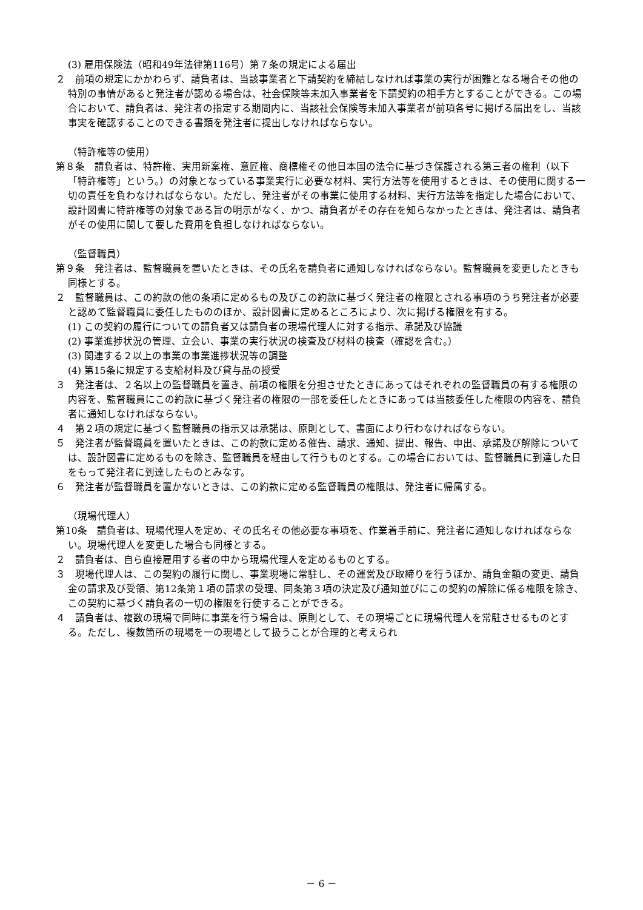(3) 雇用保険法（昭和49年法律第116号）第７条の規定による届出
２　前項の規定にかかわらず、請負者は、当該事業者と下請契約を締結しなければ事業の実行が困難となる場合その他の特別の事情があると発注者が認める場合は、社会保険等未加入事業者を下請契約の相手方とすることができる。この場合において、請負者は、発注者の指定する期間内に、当該社会保険等未加入事業者が前項各号に掲げる届出をし、当該事実を確認することのできる書類を発注者に提出しなければならない。
（特許権等の使用）
第８条　請負者は、特許権、実用新案権、意匠権、商標権その他日本国の法令に基づき保護される第三者の権利（以下「特許権等」という。）の対象となっている事業実行に必要な材料、実行方法等を使用するときは、その使用に関する一切の責任を負わなければならない。ただし、発注者がその事業に使用する材料、実行方法等を指定した場合において、設計図書に特許権等の対象である旨の明示がなく、かつ、請負者がその存在を知らなかったときは、発注者は、請負者がその使用に関して要した費用を負担しなければならない。
（監督職員）
第９条　発注者は、監督職員を置いたときは、その氏名を請負者に通知しなければならない。監督職員を変更したときも同様とする。
２　監督職員は、この約款の他の条項に定めるもの及びこの約款に基づく発注者の権限とされる事項のうち発注者が必要と認めて監督職員に委任したもののほか、設計図書に定めるところにより、次に掲げる権限を有する。
(1) この契約の履行についての請負者又は請負者の現場代理人に対する指示、承諾及び協議
(2) 事業進捗状況の管理、立会い、事業の実行状況の検査及び材料の検査（確認を含む。）
(3) 関連する２以上の事業の事業進捗状況等の調整
(4) 第15条に規定する支給材料及び貸与品の授受
３　発注者は、２名以上の監督職員を置き、前項の権限を分担させたときにあってはそれぞれの監督職員の有する権限の内容を、監督職員にこの約款に基づく発注者の権限の一部を委任したときにあっては当該委任した権限の内容を、請負者に通知しなければならない。
４　第２項の規定に基づく監督職員の指示又は承諾は、原則として、書面により行わなければならない。
５　発注者が監督職員を置いたときは、この約款に定める催告、請求、通知、提出、報告、申出、承諾及び解除については、設計図書に定めるものを除き、監督職員を経由して行うものとする。この場合においては、監督職員に到達した日をもって発注者に到達したものとみなす。
６　発注者が監督職員を置かないときは、この約款に定める監督職員の権限は、発注者に帰属する。
（現場代理人）
第10条　請負者は、現場代理人を定め、その氏名その他必要な事項を、作業着手前に、発注者に通知しなければならない。現場代理人を変更した場合も同様とする。
２　請負者は、自ら直接雇用する者の中から現場代理人を定めるものとする。
３　現場代理人は、この契約の履行に関し、事業現場に常駐し、その運営及び取締りを行うほか、請負金額の変更、請負金の請求及び受領、第12条第１項の請求の受理、同条第３項の決定及び通知並びにこの契約の解除に係る権限を除き、この契約に基づく請負者の一切の権限を行使することができる。
４　請負者は、複数の現場で同時に事業を行う場合は、原則として、その現場ごとに現場代理人を常駐させるものとする。ただし、複数箇所の現場を一の現場として扱うことが合理的と考えられ
－ 6 －